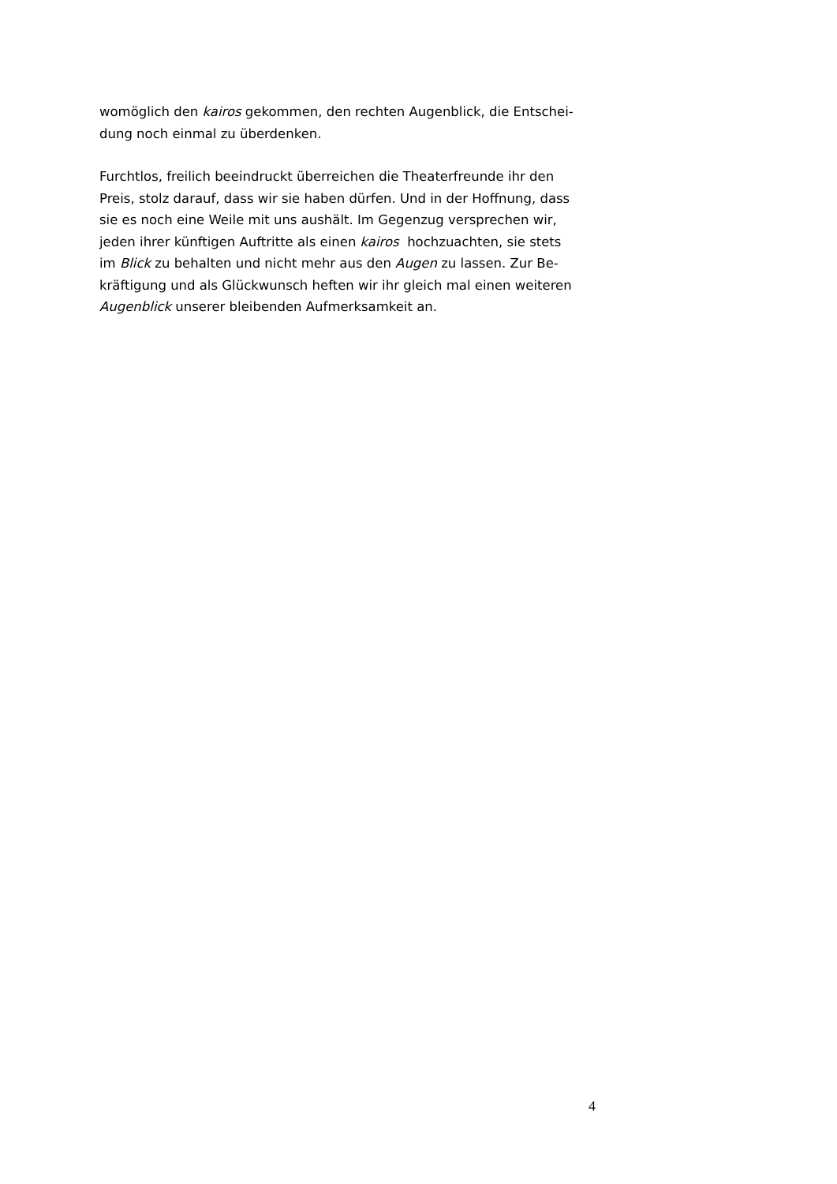womöglich den kairos gekommen, den rechten Augenblick, die Entschei-
dung noch einmal zu überdenken.
Furchtlos, freilich beeindruckt überreichen die Theaterfreunde ihr den
Preis, stolz darauf, dass wir sie haben dürfen. Und in der Hoffnung, dass
sie es noch eine Weile mit uns aushält. Im Gegenzug versprechen wir,
jeden ihrer künftigen Auftritte als einen kairos hochzuachten, sie stets
im Blick zu behalten und nicht mehr aus den Augen zu lassen. Zur Be-
kräftigung und als Glückwunsch heften wir ihr gleich mal einen weiteren
Augenblick unserer bleibenden Aufmerksamkeit an.
4